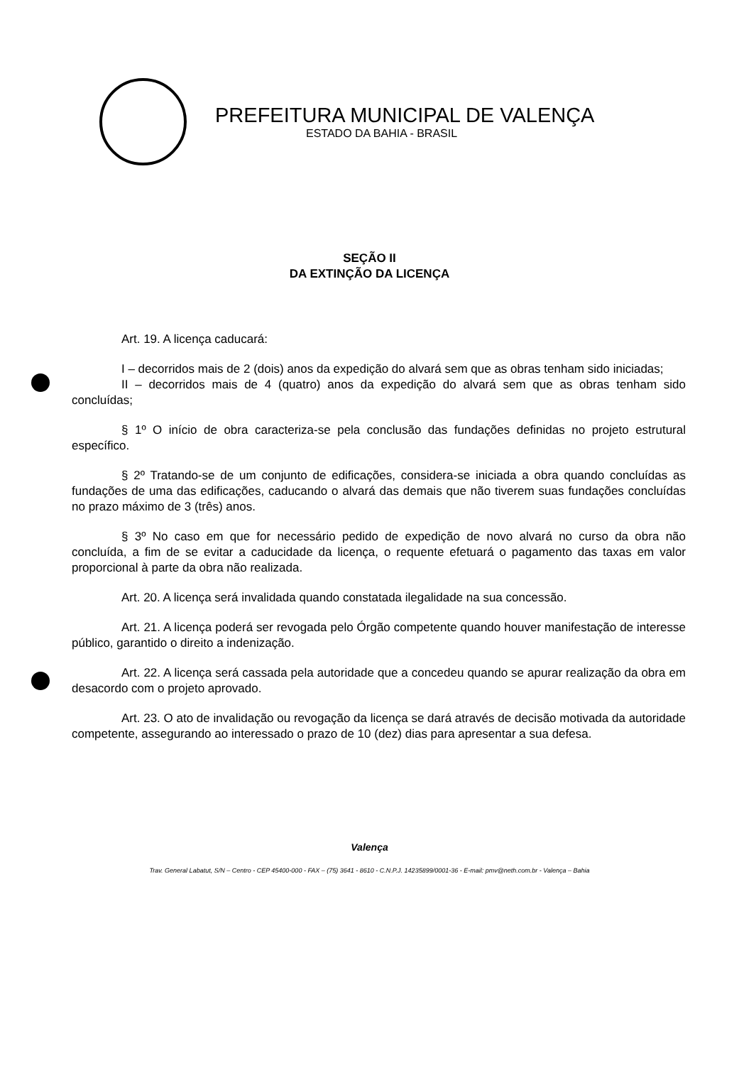PREFEITURA MUNICIPAL DE VALENÇA
ESTADO DA BAHIA - BRASIL
SEÇÃO II
DA EXTINÇÃO DA LICENÇA
Art. 19. A licença caducará:
I – decorridos mais de 2 (dois) anos da expedição do alvará sem que as obras tenham sido iniciadas;
II – decorridos mais de 4 (quatro) anos da expedição do alvará sem que as obras tenham sido concluídas;
§ 1º O início de obra caracteriza-se pela conclusão das fundações definidas no projeto estrutural específico.
§ 2º Tratando-se de um conjunto de edificações, considera-se iniciada a obra quando concluídas as fundações de uma das edificações, caducando o alvará das demais que não tiverem suas fundações concluídas no prazo máximo de 3 (três) anos.
§ 3º No caso em que for necessário pedido de expedição de novo alvará no curso da obra não concluída, a fim de se evitar a caducidade da licença, o requente efetuará o pagamento das taxas em valor proporcional à parte da obra não realizada.
Art. 20. A licença será invalidada quando constatada ilegalidade na sua concessão.
Art. 21. A licença poderá ser revogada pelo Órgão competente quando houver manifestação de interesse público, garantido o direito a indenização.
Art. 22. A licença será cassada pela autoridade que a concedeu quando se apurar realização da obra em desacordo com o projeto aprovado.
Art. 23. O ato de invalidação ou revogação da licença se dará através de decisão motivada da autoridade competente, assegurando ao interessado o prazo de 10 (dez) dias para apresentar a sua defesa.
Valença
Trav. General Labatut, S/N – Centro - CEP 45400-000 - FAX – (75) 3641 - 8610 - C.N.P.J. 14235899/0001-36 - E-mail: pmv@neth.com.br - Valença – Bahia